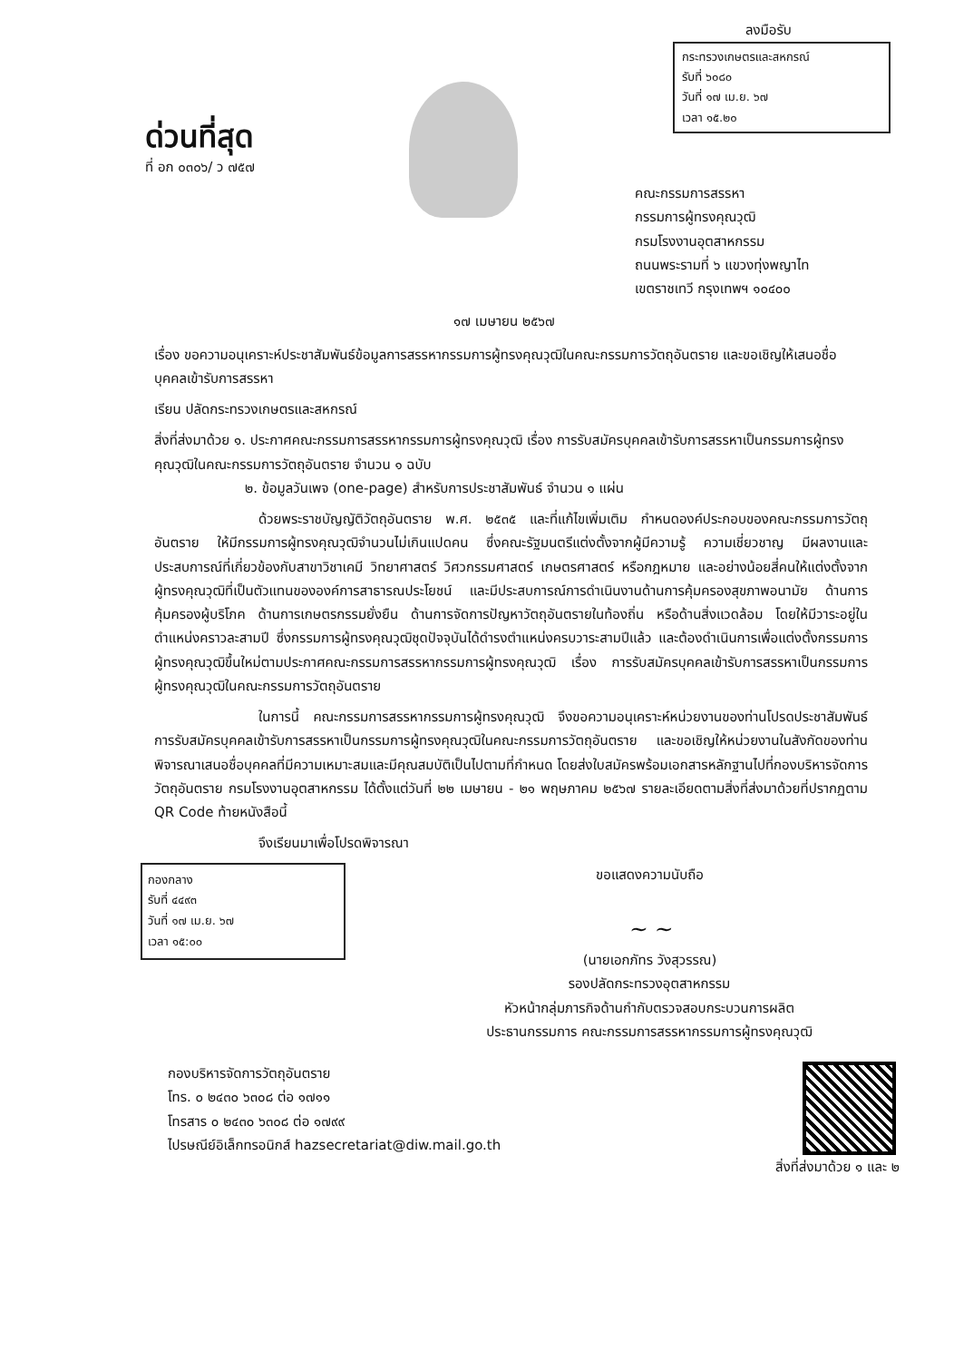ด่วนที่สุด
ที่ อก ๐๓๐๖/ ว ๗๕๗
ลงมือรับ
กระทรวงเกษตรและสหกรณ์
รับที่ ๖๐๘๐
วันที่ ๑๗ เม.ย. ๖๗
เวลา ๑๕.๒๐
คณะกรรมการสรรหา
กรรมการผู้ทรงคุณวุฒิ
กรมโรงงานอุตสาหกรรม
ถนนพระรามที่ ๖ แขวงทุ่งพญาไท
เขตราชเทวี กรุงเทพฯ ๑๐๔๐๐
๑๗ เมษายน ๒๕๖๗
เรื่อง ขอความอนุเคราะห์ประชาสัมพันธ์ข้อมูลการสรรหากรรมการผู้ทรงคุณวุฒิในคณะกรรมการวัตถุอันตราย และขอเชิญให้เสนอชื่อบุคคลเข้ารับการสรรหา
เรียน ปลัดกระทรวงเกษตรและสหกรณ์
สิ่งที่ส่งมาด้วย ๑. ประกาศคณะกรรมการสรรหากรรมการผู้ทรงคุณวุฒิ เรื่อง การรับสมัครบุคคลเข้ารับการสรรหาเป็นกรรมการผู้ทรงคุณวุฒิในคณะกรรมการวัตถุอันตราย จำนวน ๑ ฉบับ
๒. ข้อมูลวันเพจ (one-page) สำหรับการประชาสัมพันธ์ จำนวน ๑ แผ่น
ด้วยพระราชบัญญัติวัตถุอันตราย พ.ศ. ๒๕๓๕ และที่แก้ไขเพิ่มเติม กำหนดองค์ประกอบของคณะกรรมการวัตถุอันตราย ให้มีกรรมการผู้ทรงคุณวุฒิจำนวนไม่เกินแปดคน ซึ่งคณะรัฐมนตรีแต่งตั้งจากผู้มีความรู้ ความเชี่ยวชาญ มีผลงานและประสบการณ์ที่เกี่ยวข้องกับสาขาวิชาเคมี วิทยาศาสตร์ วิศวกรรมศาสตร์ เกษตรศาสตร์ หรือกฎหมาย และอย่างน้อยสี่คนให้แต่งตั้งจากผู้ทรงคุณวุฒิที่เป็นตัวแทนขององค์การสาธารณประโยชน์ และมีประสบการณ์การดำเนินงานด้านการคุ้มครองสุขภาพอนามัย ด้านการคุ้มครองผู้บริโภค ด้านการเกษตรกรรมยั่งยืน ด้านการจัดการปัญหาวัตถุอันตรายในท้องถิ่น หรือด้านสิ่งแวดล้อม โดยให้มีวาระอยู่ในตำแหน่งคราวละสามปี ซึ่งกรรมการผู้ทรงคุณวุฒิชุดปัจจุบันได้ดำรงตำแหน่งครบวาระสามปีแล้ว และต้องดำเนินการเพื่อแต่งตั้งกรรมการผู้ทรงคุณวุฒิขึ้นใหม่ตามประกาศคณะกรรมการสรรหากรรมการผู้ทรงคุณวุฒิ เรื่อง การรับสมัครบุคคลเข้ารับการสรรหาเป็นกรรมการผู้ทรงคุณวุฒิในคณะกรรมการวัตถุอันตราย
ในการนี้ คณะกรรมการสรรหากรรมการผู้ทรงคุณวุฒิ จึงขอความอนุเคราะห์หน่วยงานของท่านโปรดประชาสัมพันธ์การรับสมัครบุคคลเข้ารับการสรรหาเป็นกรรมการผู้ทรงคุณวุฒิในคณะกรรมการวัตถุอันตราย และขอเชิญให้หน่วยงานในสังกัดของท่านพิจารณาเสนอชื่อบุคคลที่มีความเหมาะสมและมีคุณสมบัติเป็นไปตามที่กำหนด โดยส่งใบสมัครพร้อมเอกสารหลักฐานไปที่กองบริหารจัดการวัตถุอันตราย กรมโรงงานอุตสาหกรรม ได้ตั้งแต่วันที่ ๒๒ เมษายน - ๒๑ พฤษภาคม ๒๕๖๗ รายละเอียดตามสิ่งที่ส่งมาด้วยที่ปรากฏตาม QR Code ท้ายหนังสือนี้
จึงเรียนมาเพื่อโปรดพิจารณา
กองกลาง
รับที่ ๔๔๙๓
วันที่ ๑๗ เม.ย. ๖๗
เวลา ๑๕:๐๐
ขอแสดงความนับถือ
~ ~
(นายเอกภัทร วังสุวรรณ)
รองปลัดกระทรวงอุตสาหกรรม
หัวหน้ากลุ่มภารกิจด้านกำกับตรวจสอบกระบวนการผลิต
ประธานกรรมการ คณะกรรมการสรรหากรรมการผู้ทรงคุณวุฒิ
กองบริหารจัดการวัตถุอันตราย
โทร. ๐ ๒๔๓๐ ๖๓๐๘ ต่อ ๑๗๑๑
โทรสาร ๐ ๒๔๓๐ ๖๓๐๘ ต่อ ๑๗๙๙
ไปรษณีย์อิเล็กทรอนิกส์ hazsecretariat@diw.mail.go.th
สิ่งที่ส่งมาด้วย ๑ และ ๒